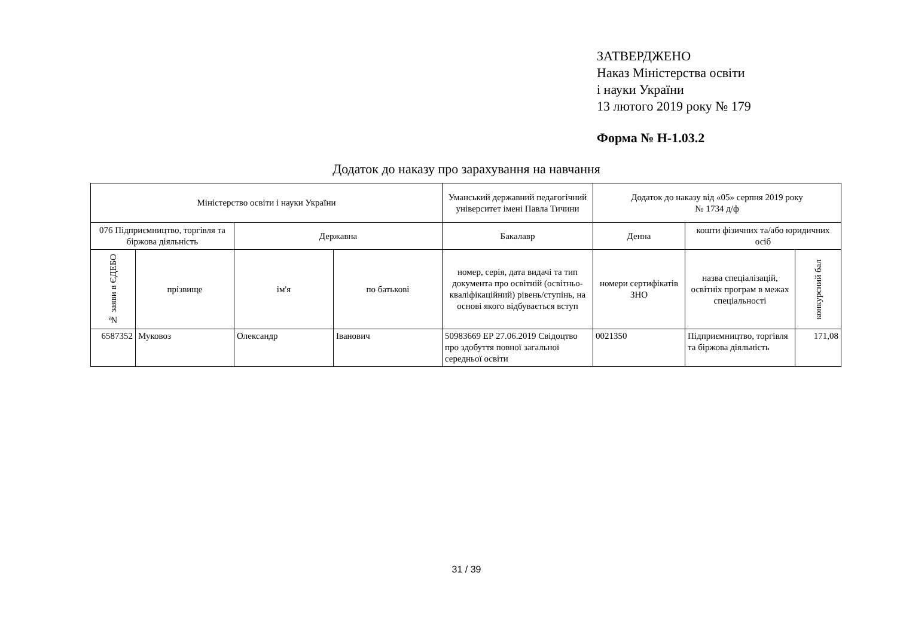ЗАТВЕРДЖЕНО
Наказ Міністерства освіти
і науки України
13 лютого 2019 року № 179
Форма № Н-1.03.2
Додаток до наказу про зарахування на навчання
| Міністерство освіти і науки України | | | | Уманський державний педагогічний університет імені Павла Тичини | Додаток до наказу від «05» серпня 2019 року № 1734 д/ф | | |
| 076 Підприємництво, торгівля та біржова діяльність | | Державна | | Бакалавр | Денна | кошти фізичних та/або юридичних осіб | |
| № заяви в ЄДЕБО | прізвище | ім'я | по батькові | номер, серія, дата видачі та тип документа про освітній (освітньо-кваліфікаційний) рівень/ступінь, на основі якого відбувається вступ | номери сертифікатів ЗНО | назва спеціалізацій, освітніх програм в межах спеціальності | конкурсний бал |
| 6587352 | Муковоз | Олександр | Іванович | 50983669 ЕР 27.06.2019 Свідоцтво про здобуття повної загальної середньої освіти | 0021350 | Підприємництво, торгівля та біржова діяльність | 171,08 |
31 / 39